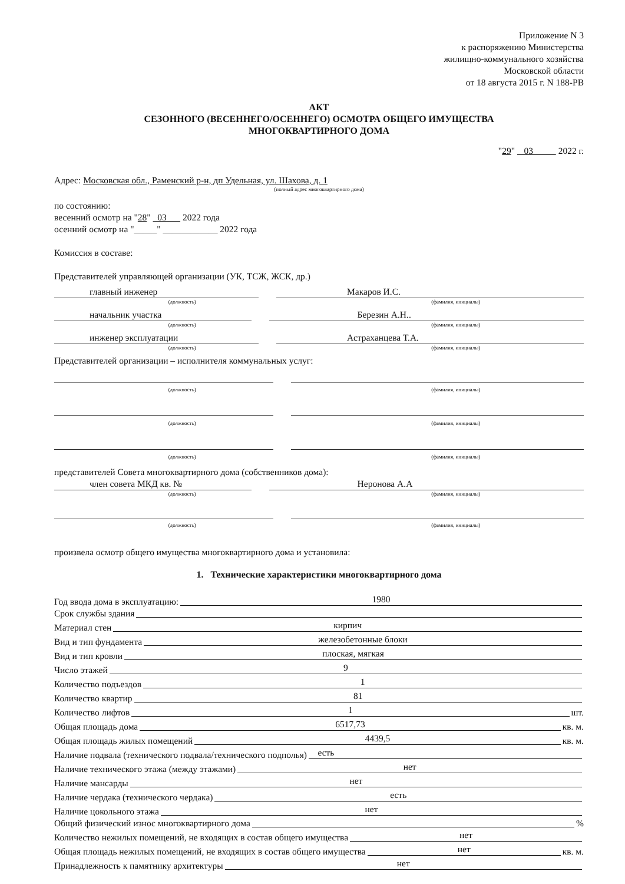Приложение N 3
к распоряжению Министерства
жилищно-коммунального хозяйства
Московской области
от 18 августа 2015 г. N 188-РВ
АКТ
СЕЗОННОГО (ВЕСЕННЕГО/ОСЕННЕГО) ОСМОТРА ОБЩЕГО ИМУЩЕСТВА
МНОГОКВАРТИРНОГО ДОМА
"29" 03 2022 г.
Адрес: Московская обл., Раменский р-н, дп Удельная, ул. Шахова, д. 1
(полный адрес многоквартирного дома)
по состоянию:
весенний осмотр на "28" 03 2022 года
осенний осмотр на "_____" ____________ 2022 года
Комиссия в составе:
Представителей управляющей организации (УК, ТСЖ, ЖСК, др.)
главный инженер Макаров И.С.
(должность) (фамилия, инициалы)
начальник участка Березин А.Н..
(должность) (фамилия, инициалы)
инженер эксплуатации Астраханцева Т.А.
(должность) (фамилия, инициалы)
Представителей организации – исполнителя коммунальных услуг:
(должность) (фамилия, инициалы)
(должность) (фамилия, инициалы)
(должность) (фамилия, инициалы)
представителей Совета многоквартирного дома (собственников дома):
член совета МКД кв. № Неронова А.А
(должность) (фамилия, инициалы)
(должность) (фамилия, инициалы)
произвела осмотр общего имущества многоквартирного дома и установила:
1. Технические характеристики многоквартирного дома
Год ввода дома в эксплуатацию: 1980
Срок службы здания
Материал стен кирпич
Вид и тип фундамента железобетонные блоки
Вид и тип кровли плоская, мягкая
Число этажей 9
Количество подъездов 1
Количество квартир 81
Количество лифтов 1 шт.
Общая площадь дома 6517,73 кв. м.
Общая площадь жилых помещений 4439,5 кв. м.
Наличие подвала (технического подвала/технического подполья) есть
Наличие технического этажа (между этажами) нет
Наличие мансарды нет
Наличие чердака (технического чердака) есть
Наличие цокольного этажа нет
Общий физический износ многоквартирного дома %
Количество нежилых помещений, не входящих в состав общего имущества нет
Общая площадь нежилых помещений, не входящих в состав общего имущества нет кв. м.
Принадлежность к памятнику архитектуры нет